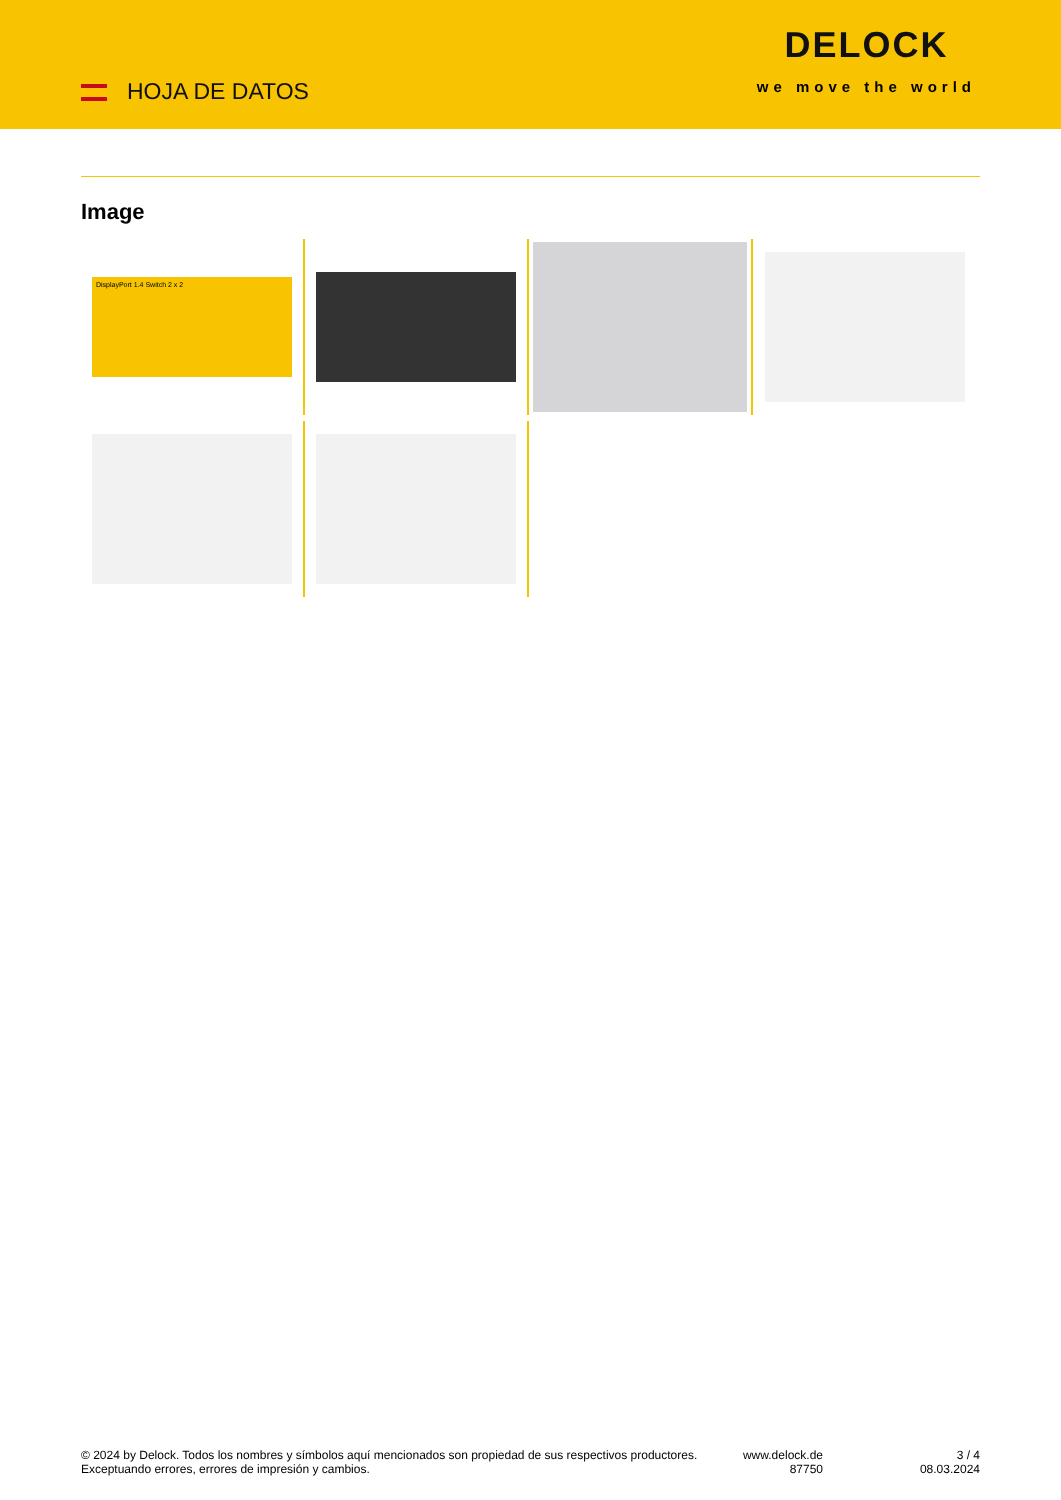HOJA DE DATOS
DELOCK
we move the world
Image
DisplayPort 1.4 Switch 2 x 2
© 2024 by Delock. Todos los nombres y símbolos aquí mencionados son propiedad de sus respectivos productores. Exceptuando errores, errores de impresión y cambios.
www.delock.de
87750
3 / 4
08.03.2024